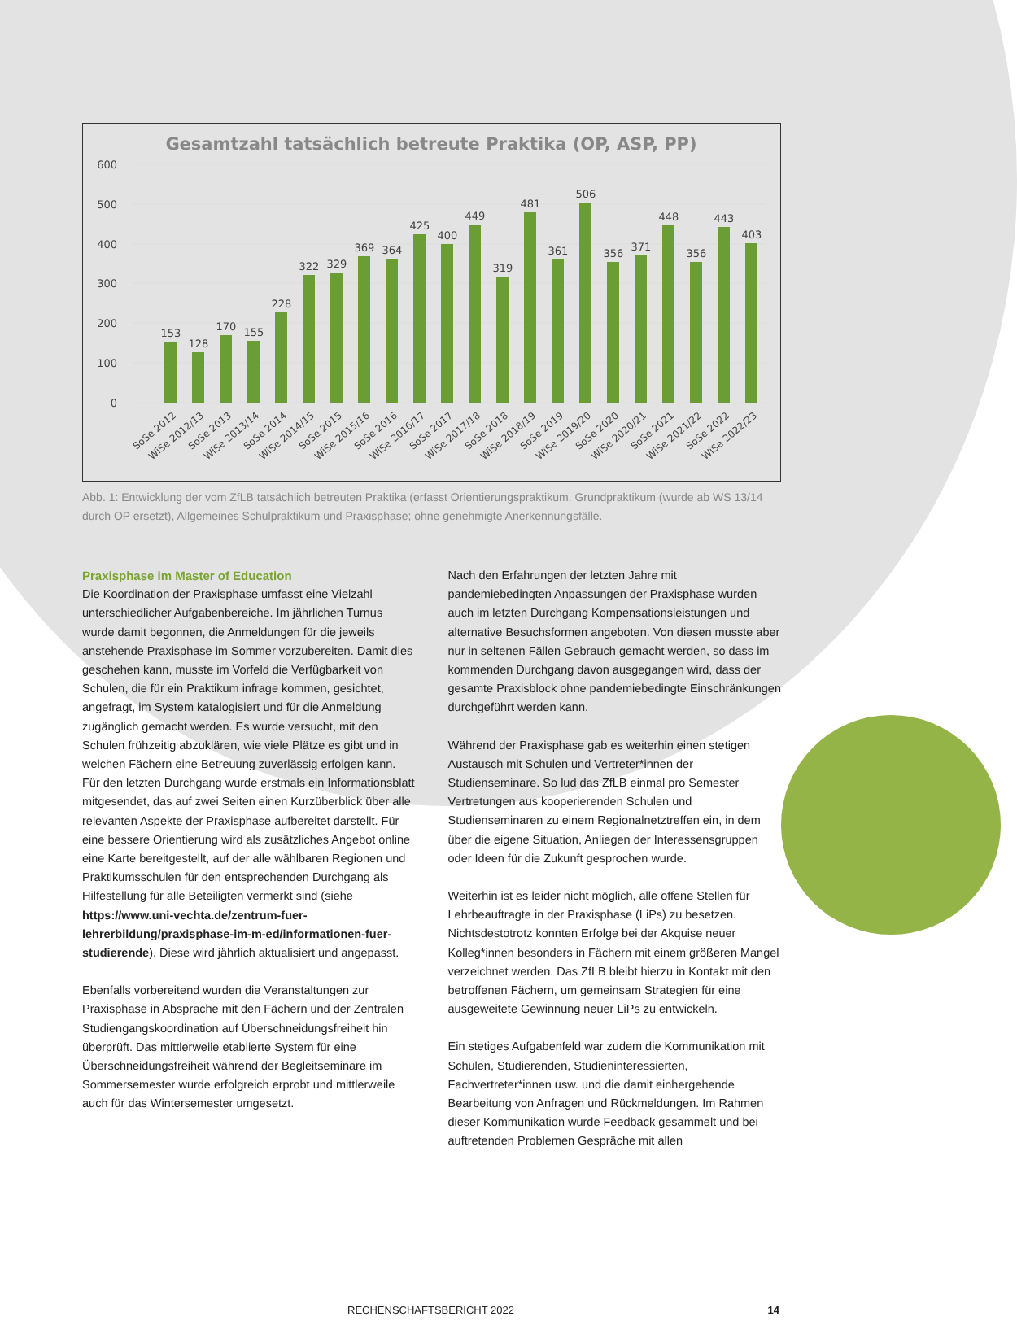Gesamtzahl tatsächlich betreute Praktika (OP, ASP, PP)
600
500
400
300
200
100
0
153
128
170
155
228
322
329
369
364
425
400
449
319
481
361
506
356
371
448
356
443
403
SoSe 2012
WiSe 2012/13
SoSe 2013
WiSe 2013/14
SoSe 2014
WiSe 2014/15
SoSe 2015
WiSe 2015/16
SoSe 2016
WiSe 2016/17
SoSe 2017
WiSe 2017/18
SoSe 2018
WiSe 2018/19
SoSe 2019
WiSe 2019/20
SoSe 2020
WiSe 2020/21
SoSe 2021
WiSe 2021/22
SoSe 2022
WiSe 2022/23
Abb. 1: Entwicklung der vom ZfLB tatsächlich betreuten Praktika (erfasst Orientierungspraktikum, Grundpraktikum (wurde ab WS 13/14 durch OP ersetzt), Allgemeines Schulpraktikum und Praxisphase; ohne genehmigte Anerkennungsfälle.
Praxisphase im Master of Education
Die Koordination der Praxisphase umfasst eine Vielzahl unterschiedlicher Aufgabenbereiche. Im jährlichen Turnus wurde damit begonnen, die Anmeldungen für die jeweils anstehende Praxisphase im Sommer vorzubereiten. Damit dies geschehen kann, musste im Vorfeld die Verfügbarkeit von Schulen, die für ein Praktikum infrage kommen, gesichtet, angefragt, im System katalogisiert und für die Anmeldung zugänglich gemacht werden. Es wurde versucht, mit den Schulen frühzeitig abzuklären, wie viele Plätze es gibt und in welchen Fächern eine Betreuung zuverlässig erfolgen kann. Für den letzten Durchgang wurde erstmals ein Informationsblatt mitgesendet, das auf zwei Seiten einen Kurzüberblick über alle relevanten Aspekte der Praxisphase aufbereitet darstellt. Für eine bessere Orientierung wird als zusätzliches Angebot online eine Karte bereitgestellt, auf der alle wählbaren Regionen und Praktikumsschulen für den entsprechenden Durchgang als Hilfestellung für alle Beteiligten vermerkt sind (siehe https://www.uni-vechta.de/zentrum-fuer-lehrerbildung/praxisphase-im-m-ed/informationen-fuer-studierende). Diese wird jährlich aktualisiert und angepasst.
Ebenfalls vorbereitend wurden die Veranstaltungen zur Praxisphase in Absprache mit den Fächern und der Zentralen Studiengangskoordination auf Überschneidungsfreiheit hin überprüft. Das mittlerweile etablierte System für eine Überschneidungsfreiheit während der Begleitseminare im Sommersemester wurde erfolgreich erprobt und mittlerweile auch für das Wintersemester umgesetzt.
Nach den Erfahrungen der letzten Jahre mit pandemiebedingten Anpassungen der Praxisphase wurden auch im letzten Durchgang Kompensationsleistungen und alternative Besuchsformen angeboten. Von diesen musste aber nur in seltenen Fällen Gebrauch gemacht werden, so dass im kommenden Durchgang davon ausgegangen wird, dass der gesamte Praxisblock ohne pandemiebedingte Einschränkungen durchgeführt werden kann.
Während der Praxisphase gab es weiterhin einen stetigen Austausch mit Schulen und Vertreter*innen der Studienseminare. So lud das ZfLB einmal pro Semester Vertretungen aus kooperierenden Schulen und Studienseminaren zu einem Regionalnetztreffen ein, in dem über die eigene Situation, Anliegen der Interessensgruppen oder Ideen für die Zukunft gesprochen wurde.
Weiterhin ist es leider nicht möglich, alle offene Stellen für Lehrbeauftragte in der Praxisphase (LiPs) zu besetzen. Nichtsdestotrotz konnten Erfolge bei der Akquise neuer Kolleg*innen besonders in Fächern mit einem größeren Mangel verzeichnet werden. Das ZfLB bleibt hierzu in Kontakt mit den betroffenen Fächern, um gemeinsam Strategien für eine ausgeweitete Gewinnung neuer LiPs zu entwickeln.
Ein stetiges Aufgabenfeld war zudem die Kommunikation mit Schulen, Studierenden, Studieninteressierten, Fachvertreter*innen usw. und die damit einhergehende Bearbeitung von Anfragen und Rückmeldungen. Im Rahmen dieser Kommunikation wurde Feedback gesammelt und bei auftretenden Problemen Gespräche mit allen
RECHENSCHAFTSBERICHT 2022
14